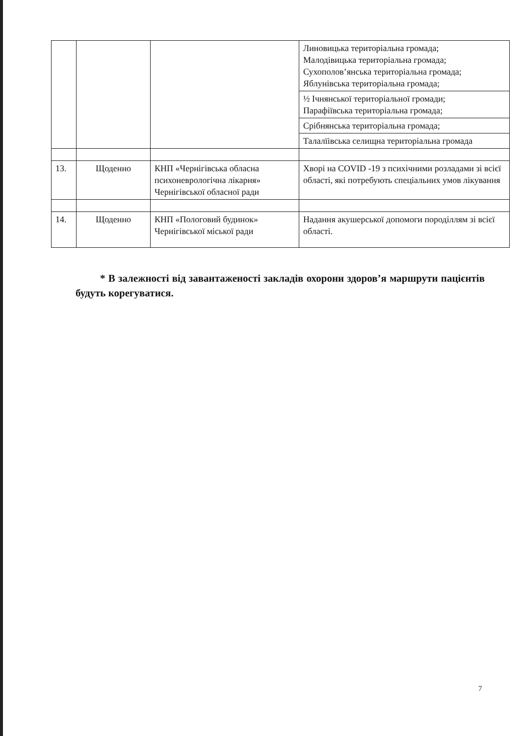| | | | Линовицька територіальна громада; Малодівицька територіальна громада; Сухополов’янська територіальна громада; Яблунівська територіальна громада; |
| | | | ½ Ічнянської територіальної громади; Парафіївська територіальна громада; |
| | | | Срібнянська територіальна громада; |
| | | | Талалїівська селищна територіальна громада |
| 13. | Щоденно | КНП «Чернігівська обласна психоневрологічна лікарня» Чернігівської обласної ради | Хворі на COVID -19 з психічними розладами зі всієї області, які потребують спеціальних умов лікування |
| 14. | Щоденно | КНП «Пологовий будинок» Чернігівської міської ради | Надання акушерської допомоги породіллям зі всієї області. |
* В залежності від завантаженості закладів охорони здоров’я маршрути пацієнтів будуть корегуватися.
7